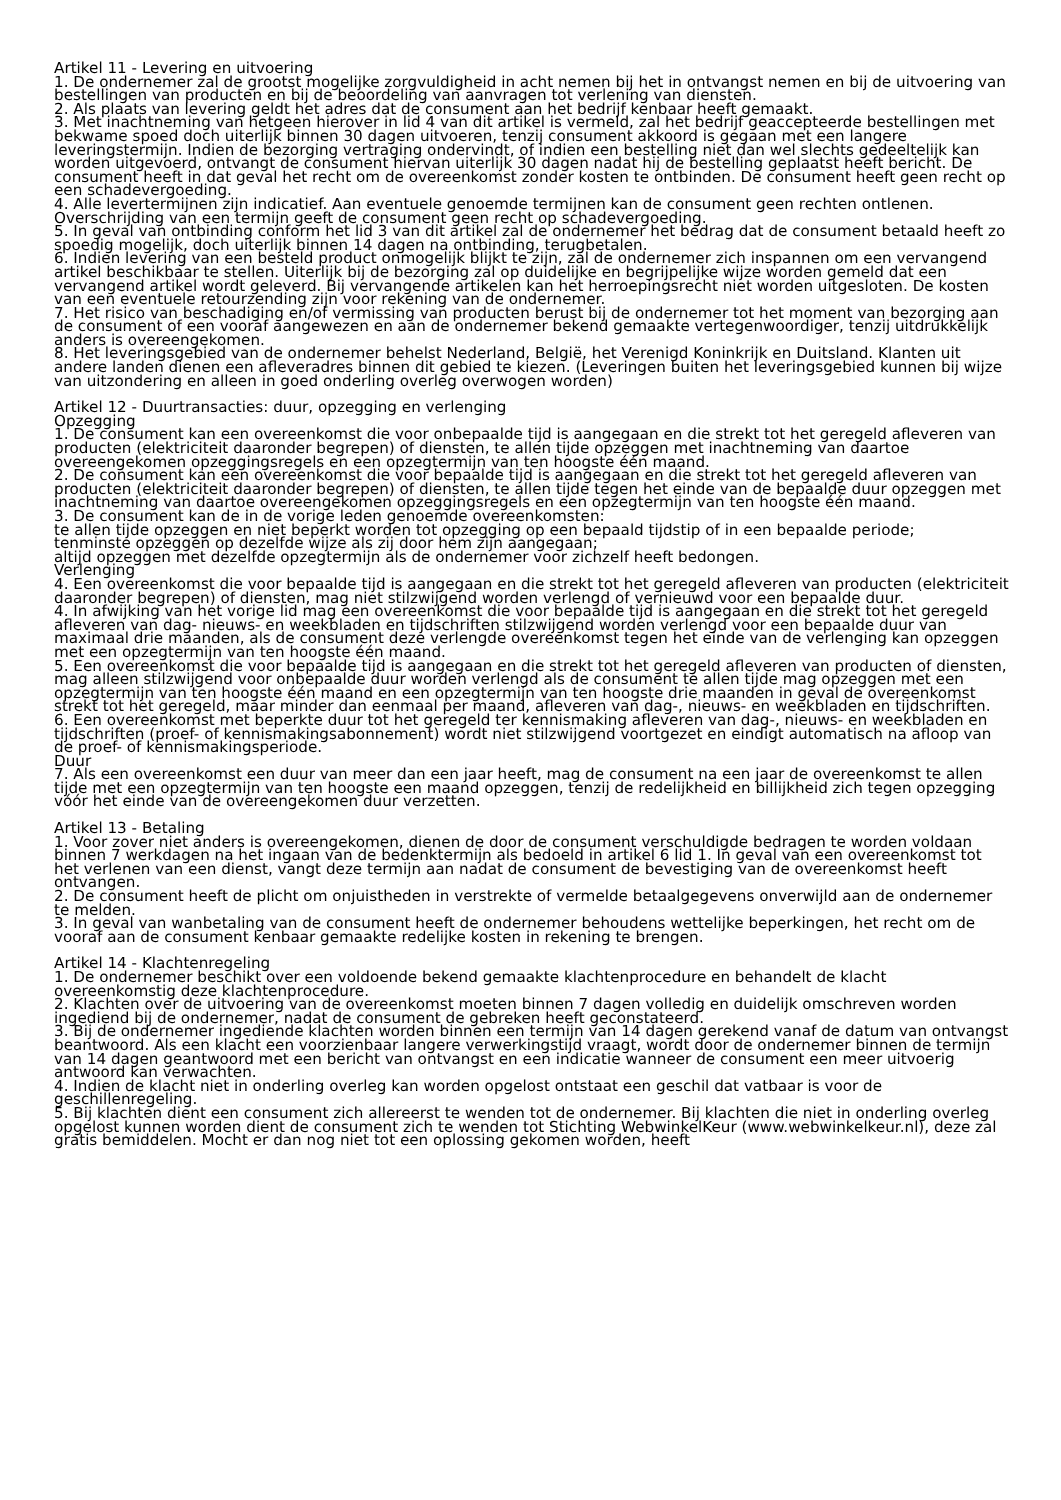Artikel 11 - Levering en uitvoering
1. De ondernemer zal de grootst mogelijke zorgvuldigheid in acht nemen bij het in ontvangst nemen en bij de uitvoering van bestellingen van producten en bij de beoordeling van aanvragen tot verlening van diensten.
2. Als plaats van levering geldt het adres dat de consument aan het bedrijf kenbaar heeft gemaakt.
3. Met inachtneming van hetgeen hierover in lid 4 van dit artikel is vermeld, zal het bedrijf geaccepteerde bestellingen met bekwame spoed doch uiterlijk binnen 30 dagen uitvoeren, tenzij consument akkoord is gegaan met een langere leveringstermijn. Indien de bezorging vertraging ondervindt, of indien een bestelling niet dan wel slechts gedeeltelijk kan worden uitgevoerd, ontvangt de consument hiervan uiterlijk 30 dagen nadat hij de bestelling geplaatst heeft bericht. De consument heeft in dat geval het recht om de overeenkomst zonder kosten te ontbinden. De consument heeft geen recht op een schadevergoeding.
4. Alle levertermijnen zijn indicatief. Aan eventuele genoemde termijnen kan de consument geen rechten ontlenen. Overschrijding van een termijn geeft de consument geen recht op schadevergoeding.
5. In geval van ontbinding conform het lid 3 van dit artikel zal de ondernemer het bedrag dat de consument betaald heeft zo spoedig mogelijk, doch uiterlijk binnen 14 dagen na ontbinding, terugbetalen.
6. Indien levering van een besteld product onmogelijk blijkt te zijn, zal de ondernemer zich inspannen om een vervangend artikel beschikbaar te stellen. Uiterlijk bij de bezorging zal op duidelijke en begrijpelijke wijze worden gemeld dat een vervangend artikel wordt geleverd. Bij vervangende artikelen kan het herroepingsrecht niet worden uitgesloten. De kosten van een eventuele retourzending zijn voor rekening van de ondernemer.
7. Het risico van beschadiging en/of vermissing van producten berust bij de ondernemer tot het moment van bezorging aan de consument of een vooraf aangewezen en aan de ondernemer bekend gemaakte vertegenwoordiger, tenzij uitdrukkelijk anders is overeengekomen.
8. Het leveringsgebied van de ondernemer behelst Nederland, België, het Verenigd Koninkrijk en Duitsland. Klanten uit andere landen dienen een afleveradres binnen dit gebied te kiezen. (Leveringen buiten het leveringsgebied kunnen bij wijze van uitzondering en alleen in goed onderling overleg overwogen worden)
Artikel 12 - Duurtransacties: duur, opzegging en verlenging
Opzegging
1. De consument kan een overeenkomst die voor onbepaalde tijd is aangegaan en die strekt tot het geregeld afleveren van producten (elektriciteit daaronder begrepen) of diensten, te allen tijde opzeggen met inachtneming van daartoe overeengekomen opzeggingsregels en een opzegtermijn van ten hoogste één maand.
2. De consument kan een overeenkomst die voor bepaalde tijd is aangegaan en die strekt tot het geregeld afleveren van producten (elektriciteit daaronder begrepen) of diensten, te allen tijde tegen het einde van de bepaalde duur opzeggen met inachtneming van daartoe overeengekomen opzeggingsregels en een opzegtermijn van ten hoogste één maand.
3. De consument kan de in de vorige leden genoemde overeenkomsten:
te allen tijde opzeggen en niet beperkt worden tot opzegging op een bepaald tijdstip of in een bepaalde periode;
tenminste opzeggen op dezelfde wijze als zij door hem zijn aangegaan;
altijd opzeggen met dezelfde opzegtermijn als de ondernemer voor zichzelf heeft bedongen.
Verlenging
4. Een overeenkomst die voor bepaalde tijd is aangegaan en die strekt tot het geregeld afleveren van producten (elektriciteit daaronder begrepen) of diensten, mag niet stilzwijgend worden verlengd of vernieuwd voor een bepaalde duur.
4. In afwijking van het vorige lid mag een overeenkomst die voor bepaalde tijd is aangegaan en die strekt tot het geregeld afleveren van dag- nieuws- en weekbladen en tijdschriften stilzwijgend worden verlengd voor een bepaalde duur van maximaal drie maanden, als de consument deze verlengde overeenkomst tegen het einde van de verlenging kan opzeggen met een opzegtermijn van ten hoogste één maand.
5. Een overeenkomst die voor bepaalde tijd is aangegaan en die strekt tot het geregeld afleveren van producten of diensten, mag alleen stilzwijgend voor onbepaalde duur worden verlengd als de consument te allen tijde mag opzeggen met een opzegtermijn van ten hoogste één maand en een opzegtermijn van ten hoogste drie maanden in geval de overeenkomst strekt tot het geregeld, maar minder dan eenmaal per maand, afleveren van dag-, nieuws- en weekbladen en tijdschriften.
6. Een overeenkomst met beperkte duur tot het geregeld ter kennismaking afleveren van dag-, nieuws- en weekbladen en tijdschriften (proef- of kennismakingsabonnement) wordt niet stilzwijgend voortgezet en eindigt automatisch na afloop van de proef- of kennismakingsperiode.
Duur
7. Als een overeenkomst een duur van meer dan een jaar heeft, mag de consument na een jaar de overeenkomst te allen tijde met een opzegtermijn van ten hoogste een maand opzeggen, tenzij de redelijkheid en billijkheid zich tegen opzegging vóór het einde van de overeengekomen duur verzetten.
Artikel 13 - Betaling
1. Voor zover niet anders is overeengekomen, dienen de door de consument verschuldigde bedragen te worden voldaan binnen 7 werkdagen na het ingaan van de bedenktermijn als bedoeld in artikel 6 lid 1. In geval van een overeenkomst tot het verlenen van een dienst, vangt deze termijn aan nadat de consument de bevestiging van de overeenkomst heeft ontvangen.
2. De consument heeft de plicht om onjuistheden in verstrekte of vermelde betaalgegevens onverwijld aan de ondernemer te melden.
3. In geval van wanbetaling van de consument heeft de ondernemer behoudens wettelijke beperkingen, het recht om de vooraf aan de consument kenbaar gemaakte redelijke kosten in rekening te brengen.
Artikel 14 - Klachtenregeling
1. De ondernemer beschikt over een voldoende bekend gemaakte klachtenprocedure en behandelt de klacht overeenkomstig deze klachtenprocedure.
2. Klachten over de uitvoering van de overeenkomst moeten binnen 7 dagen volledig en duidelijk omschreven worden ingediend bij de ondernemer, nadat de consument de gebreken heeft geconstateerd.
3. Bij de ondernemer ingediende klachten worden binnen een termijn van 14 dagen gerekend vanaf de datum van ontvangst beantwoord. Als een klacht een voorzienbaar langere verwerkingstijd vraagt, wordt door de ondernemer binnen de termijn van 14 dagen geantwoord met een bericht van ontvangst en een indicatie wanneer de consument een meer uitvoerig antwoord kan verwachten.
4. Indien de klacht niet in onderling overleg kan worden opgelost ontstaat een geschil dat vatbaar is voor de geschillenregeling.
5. Bij klachten dient een consument zich allereerst te wenden tot de ondernemer. Bij klachten die niet in onderling overleg opgelost kunnen worden dient de consument zich te wenden tot Stichting WebwinkelKeur (www.webwinkelkeur.nl), deze zal gratis bemiddelen. Mocht er dan nog niet tot een oplossing gekomen worden, heeft